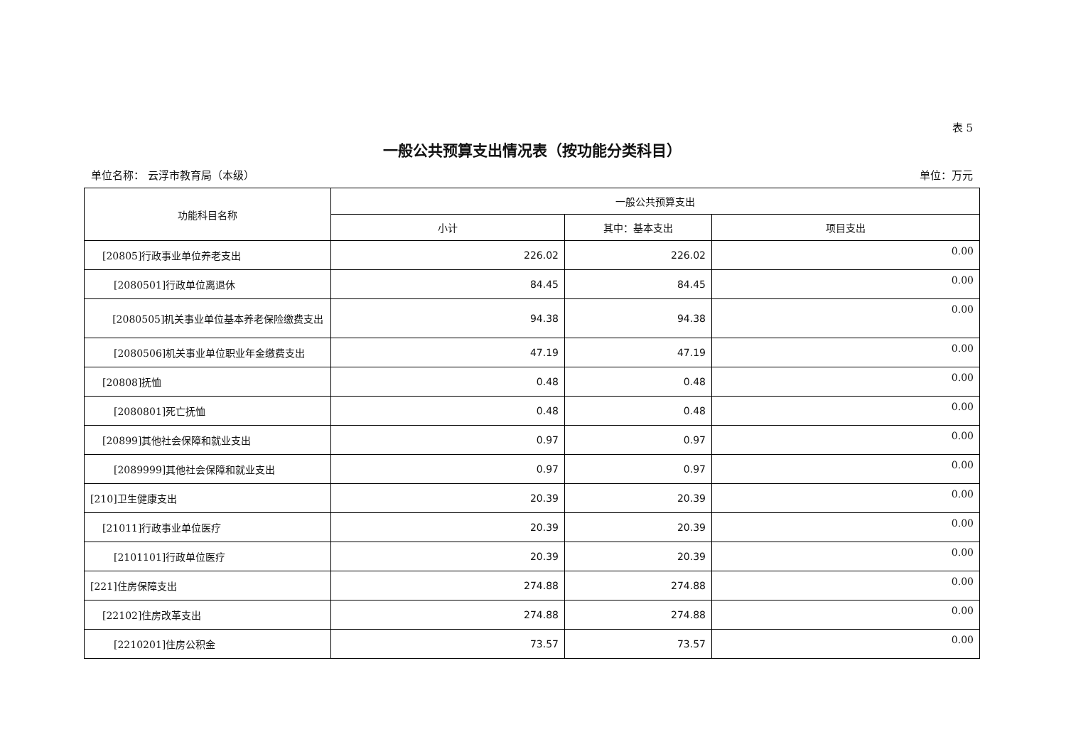表 5
一般公共预算支出情况表（按功能分类科目）
单位名称： 云浮市教育局（本级） 单位：万元
| 功能科目名称 | 一般公共预算支出 | | |
| --- | --- | --- | --- |
| | 小计 | 其中：基本支出 | 项目支出 |
| [20805]行政事业单位养老支出 | 226.02 | 226.02 | 0.00 |
| [2080501]行政单位离退休 | 84.45 | 84.45 | 0.00 |
| [2080505]机关事业单位基本养老保险缴费支出 | 94.38 | 94.38 | 0.00 |
| [2080506]机关事业单位职业年金缴费支出 | 47.19 | 47.19 | 0.00 |
| [20808]抚恤 | 0.48 | 0.48 | 0.00 |
| [2080801]死亡抚恤 | 0.48 | 0.48 | 0.00 |
| [20899]其他社会保障和就业支出 | 0.97 | 0.97 | 0.00 |
| [2089999]其他社会保障和就业支出 | 0.97 | 0.97 | 0.00 |
| [210]卫生健康支出 | 20.39 | 20.39 | 0.00 |
| [21011]行政事业单位医疗 | 20.39 | 20.39 | 0.00 |
| [2101101]行政单位医疗 | 20.39 | 20.39 | 0.00 |
| [221]住房保障支出 | 274.88 | 274.88 | 0.00 |
| [22102]住房改革支出 | 274.88 | 274.88 | 0.00 |
| [2210201]住房公积金 | 73.57 | 73.57 | 0.00 |